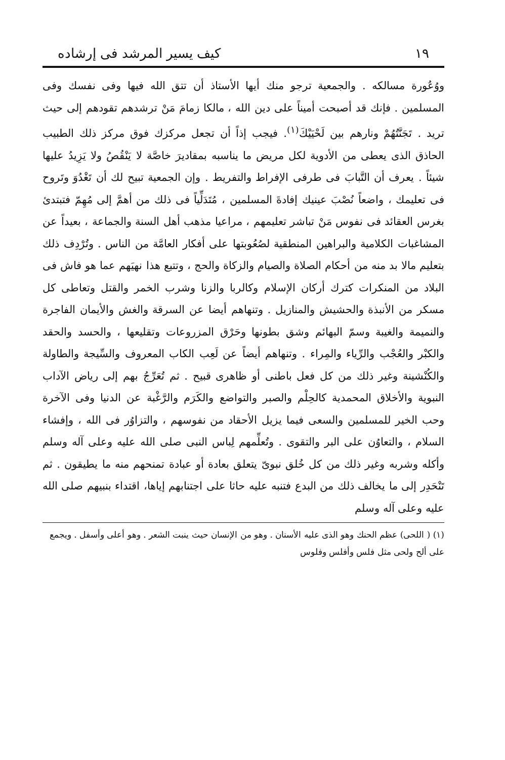١٩ كيف يسير المرشد فى إرشاده
ووُعُورة مسالكه . والجمعية ترجو منك أيها الأستاذ أن تتق الله فيها وفى نفسك وفى المسلمين . فإنك قد أصبحت أميناً على دين الله ، مالكا زمامَ مَنْ ترشدهم تقودهم إلى حيث تريد . تَجَنَّتُهُمْ ونارهم بين لَحْيَيْكَ<sup>(١)</sup>. فيجب إذاً أن تجعل مركزك فوق مركز ذلك الطبيب الحاذق الذى يعطى من الأدوية لكل مريض ما يناسبه بمقاديرَ خاصَّة لا يَنْقُصُ ولا يَزِيدُ عليها شيئاً . يعرف أن التَّبابَ فى طرفى الإفراط والتفريط . وإن الجمعية تبيح لك أن تَغْدُوَ وتَروح فى تعليمك ، واضعاً نُصْبَ عينيك إفادةَ المسلمين ، مُتَدَلِّياً فى ذلك من أهمَّ إلى مُهِمّ فتبتدئ بغرس العقائد فى نفوس مَنْ تباشر تعليمهم ، مراعيا مذهب أهل السنة والجماعة ، بعيداً عن المشاغبات الكلامية والبراهين المنطقية لصُعُوبتها على أفكار العامَّة من الناس . وتُرْدِف ذلك بتعليم مالا بد منه من أحكام الصلاة والصيام والزكاة والحج ، وتتبع هذا نهيَهم عما هو فاش فى البلاد من المنكرات كترك أركان الإسلام وكالربا والزنا وشرب الخمر والقتل وتعاطى كل مسكر من الأنبذة والحشيش والمنازيل . وتنهاهم أيضا عن السرقة والغش والأيمان الفاجرة والنميمة والغيبة وسمّ البهائم وشق بطونها وحَرْق المزروعات وتقليعها ، والحسد والحقد والكبْر والعُجْب والرِّياء والمِراء . وتنهاهم أيضاً عن لَعِب الكاب المعروف والسِّيجة والطاولة والكُنْشينة وغير ذلك من كل فعل باطنى أو ظاهرى قبيح . ثم تُعَرِّجُ بهم إلى رياض الآداب النبوية والأخلاق المحمدية كالحِلْم والصبر والتواضع والكَرَم والرَّغْبة عن الدنيا وفى الآخرة وحب الخير للمسلمين والسعى فيما يزيل الأحقاد من نفوسهم ، والتزاوُر فى الله ، وإفشاء السلام ، والتعاوُن على البر والتقوى . وتُعلِّمهم لِباس النبى صلى الله عليه وعلى آله وسلم وأكله وشربه وغير ذلك من كل خُلق نبوىّ يتعلق بعادة أو عبادة تمنحهم منه ما يطيقون . ثم تَنْحَدِر إلى ما يخالف ذلك من البدع فتنبه عليه حاثا على اجتنابهم إياها، اقتداء بنبيهم صلى الله عليه وعلى آله وسلم
(١) ( اللحى) عظم الحنك وهو الذى عليه الأسنان . وهو من الإنسان حيث ينبت الشعر . وهو أعلى وأسفل . ويجمع على ألح ولحى مثل فلس وأفلس وفلوس